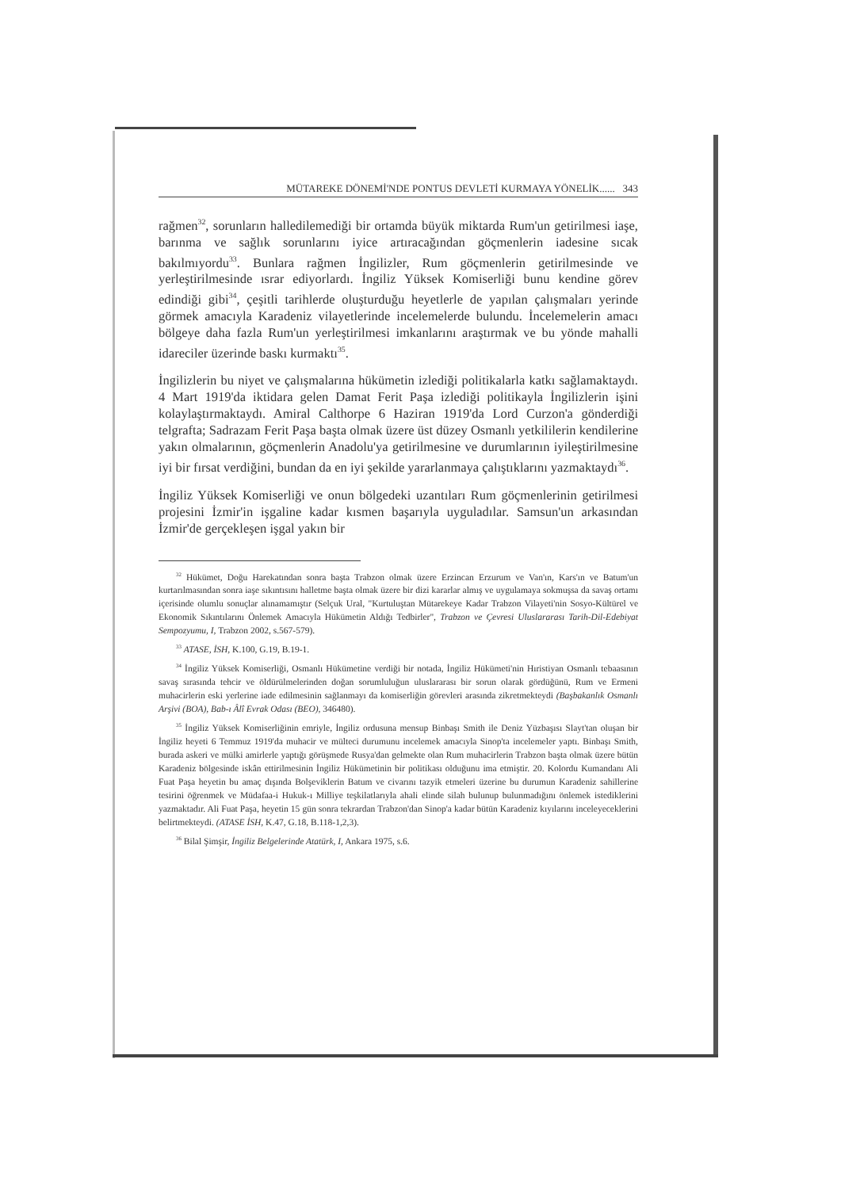MÜTAREKE DÖNEMİ'NDE PONTUS DEVLETİ KURMAYA YÖNELİK...... 343
rağmen<sup>32</sup>, sorunların halledilemediği bir ortamda büyük miktarda Rum'un getirilmesi iaşe, barınma ve sağlık sorunlarını iyice artıracağından göçmenlerin iadesine sıcak bakılmıyordu<sup>33</sup>. Bunlara rağmen İngilizler, Rum göçmenlerin getirilmesinde ve yerleştirilmesinde ısrar ediyorlardı. İngiliz Yüksek Komiserliği bunu kendine görev edindiği gibi<sup>34</sup>, çeşitli tarihlerde oluşturduğu heyetlerle de yapılan çalışmaları yerinde görmek amacıyla Karadeniz vilayetlerinde incelemelerde bulundu. İncelemelerin amacı bölgeye daha fazla Rum'un yerleştirilmesi imkanlarını araştırmak ve bu yönde mahalli idareciler üzerinde baskı kurmaktı<sup>35</sup>.
İngilizlerin bu niyet ve çalışmalarına hükümetin izlediği politikalarla katkı sağlamaktaydı. 4 Mart 1919'da iktidara gelen Damat Ferit Paşa izlediği politikayla İngilizlerin işini kolaylaştırmaktaydı. Amiral Calthorpe 6 Haziran 1919'da Lord Curzon'a gönderdiği telgrafta; Sadrazam Ferit Paşa başta olmak üzere üst düzey Osmanlı yetkililerin kendilerine yakın olmalarının, göçmenlerin Anadolu'ya getirilmesine ve durumlarının iyileştirilmesine iyi bir fırsat verdiğini, bundan da en iyi şekilde yararlanmaya çalıştıklarını yazmaktaydı<sup>36</sup>.
İngiliz Yüksek Komiserliği ve onun bölgedeki uzantıları Rum göçmenlerinin getirilmesi projesini İzmir'in işgaline kadar kısmen başarıyla uyguladılar. Samsun'un arkasından İzmir'de gerçekleşen işgal yakın bir
<sup>32</sup> Hükümet, Doğu Harekatından sonra başta Trabzon olmak üzere Erzincan Erzurum ve Van'ın, Kars'ın ve Batum'un kurtarılmasından sonra iaşe sıkıntısını halletme başta olmak üzere bir dizi kararlar almış ve uygulamaya sokmuşsa da savaş ortamı içerisinde olumlu sonuçlar alınamamıştır (Selçuk Ural, "Kurtuluştan Mütarekeye Kadar Trabzon Vilayeti'nin Sosyo-Kültürel ve Ekonomik Sıkıntılarını Önlemek Amacıyla Hükümetin Aldığı Tedbirler", Trabzon ve Çevresi Uluslararası Tarih-Dil-Edebiyat Sempozyumu, I, Trabzon 2002, s.567-579).
<sup>33</sup> ATASE, İSH, K.100, G.19, B.19-1.
<sup>34</sup> İngiliz Yüksek Komiserliği, Osmanlı Hükümetine verdiği bir notada, İngiliz Hükümeti'nin Hıristiyan Osmanlı tebaasının savaş sırasında tehcir ve öldürülmelerinden doğan sorumluluğun uluslararası bir sorun olarak gördüğünü, Rum ve Ermeni muhacirlerin eski yerlerine iade edilmesinin sağlanmayı da komiserliğin görevleri arasında zikretmekteydi (Başbakanlık Osmanlı Arşivi (BOA), Bab-ı Âlî Evrak Odası (BEO), 346480).
<sup>35</sup> İngiliz Yüksek Komiserliğinin emriyle, İngiliz ordusuna mensup Binbaşı Smith ile Deniz Yüzbaşısı Slayt'tan oluşan bir İngiliz heyeti 6 Temmuz 1919'da muhacir ve mülteci durumunu incelemek amacıyla Sinop'ta incelemeler yaptı. Binbaşı Smith, burada askeri ve mülki amirlerle yaptığı görüşmede Rusya'dan gelmekte olan Rum muhacirlerin Trabzon başta olmak üzere bütün Karadeniz bölgesinde iskân ettirilmesinin İngiliz Hükümetinin bir politikası olduğunu ima etmiştir. 20. Kolordu Kumandanı Ali Fuat Paşa heyetin bu amaç dışında Bolşeviklerin Batum ve civarını tazyik etmeleri üzerine bu durumun Karadeniz sahillerine tesirini öğrenmek ve Müdafaa-i Hukuk-ı Milliye teşkilatlarıyla ahali elinde silah bulunup bulunmadığını önlemek istediklerini yazmaktadır. Ali Fuat Paşa, heyetin 15 gün sonra tekrardan Trabzon'dan Sinop'a kadar bütün Karadeniz kıyılarını inceleyeceklerini belirtmekteydi. (ATASE İSH, K.47, G.18, B.118-1,2,3).
<sup>36</sup> Bilal Şimşir, İngiliz Belgelerinde Atatürk, I, Ankara 1975, s.6.